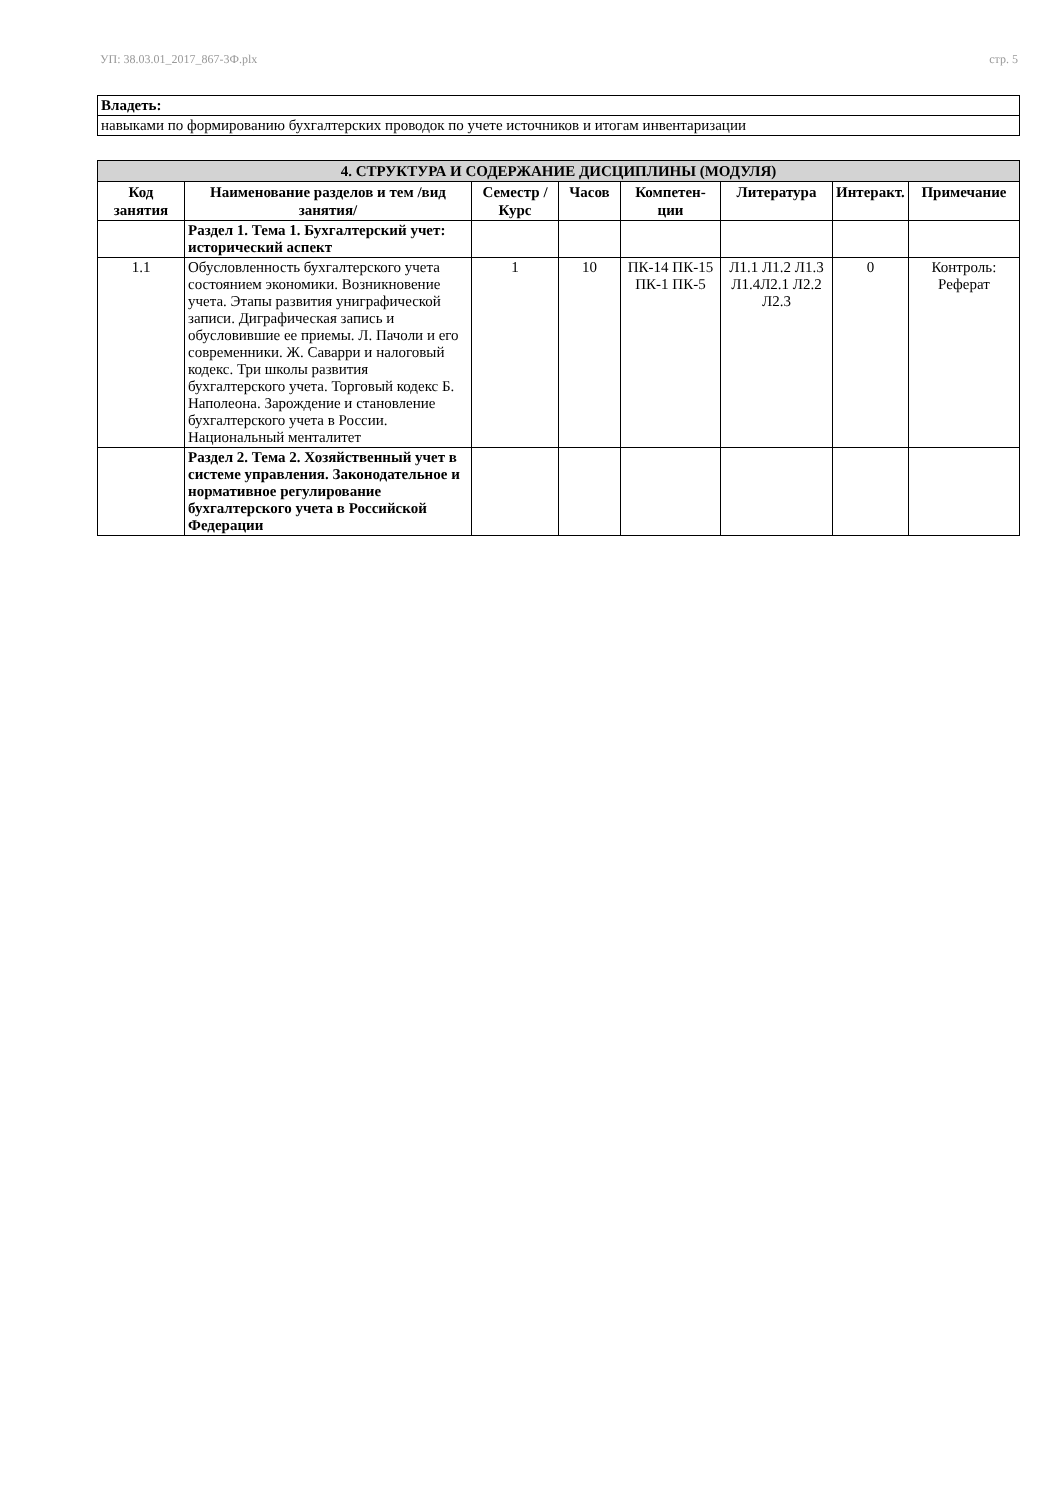УП: 38.03.01_2017_867-3Ф.plx стр. 5
| Владеть: |
| навыками по формированию бухгалтерских проводок по учете источников и итогам инвентаризации |
| 4. СТРУКТУРА И СОДЕРЖАНИЕ ДИСЦИПЛИНЫ (МОДУЛЯ) | | | | | | | |
| --- | --- | --- | --- | --- | --- | --- | --- |
| Код занятия | Наименование разделов и тем /вид занятия/ | Семестр / Курс | Часов | Компетен-ции | Литература | Интеракт. | Примечание |
| | Раздел 1. Тема 1. Бухгалтерский учет: исторический аспект | | | | | | |
| 1.1 | Обусловленность бухгалтерского учета состоянием экономики. Возникновение учета. Этапы развития униграфической записи. Диграфическая запись и обусловившие ее приемы. Л. Пачоли и его современники. Ж. Саварри и налоговый кодекс. Три школы развития бухгалтерского учета. Торговый кодекс Б. Наполеона. Зарождение и становление бухгалтерского учета в России. Национальный менталитет | 1 | 10 | ПК-14 ПК-15 ПК-1 ПК-5 | Л1.1 Л1.2 Л1.3 Л1.4Л2.1 Л2.2 Л2.3 | 0 | Контроль: Реферат |
| | Раздел 2. Тема 2. Хозяйственный учет в системе управления. Законодательное и нормативное регулирование бухгалтерского учета в Российской Федерации | | | | | | |